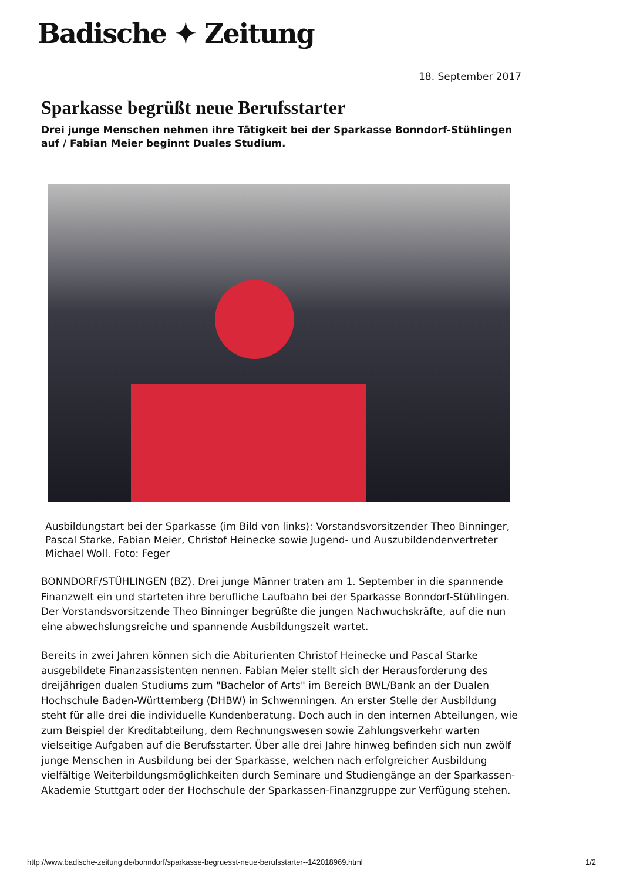Badische ✦ Zeitung
18. September 2017
Sparkasse begrüßt neue Berufsstarter
Drei junge Menschen nehmen ihre Tätigkeit bei der Sparkasse Bonndorf-Stühlingen auf / Fabian Meier beginnt Duales Studium.
Ausbildungstart bei der Sparkasse (im Bild von links): Vorstandsvorsitzender Theo Binninger, Pascal Starke, Fabian Meier, Christof Heinecke sowie Jugend- und Auszubildendenvertreter Michael Woll. Foto: Feger
BONNDORF/STÜHLINGEN (BZ). Drei junge Männer traten am 1. September in die spannende Finanzwelt ein und starteten ihre berufliche Laufbahn bei der Sparkasse Bonndorf-Stühlingen. Der Vorstandsvorsitzende Theo Binninger begrüßte die jungen Nachwuchskräfte, auf die nun eine abwechslungsreiche und spannende Ausbildungszeit wartet.
Bereits in zwei Jahren können sich die Abiturienten Christof Heinecke und Pascal Starke ausgebildete Finanzassistenten nennen. Fabian Meier stellt sich der Herausforderung des dreijährigen dualen Studiums zum "Bachelor of Arts" im Bereich BWL/Bank an der Dualen Hochschule Baden-Württemberg (DHBW) in Schwenningen. An erster Stelle der Ausbildung steht für alle drei die individuelle Kundenberatung. Doch auch in den internen Abteilungen, wie zum Beispiel der Kreditabteilung, dem Rechnungswesen sowie Zahlungsverkehr warten vielseitige Aufgaben auf die Berufsstarter. Über alle drei Jahre hinweg befinden sich nun zwölf junge Menschen in Ausbildung bei der Sparkasse, welchen nach erfolgreicher Ausbildung vielfältige Weiterbildungsmöglichkeiten durch Seminare und Studiengänge an der Sparkassen-Akademie Stuttgart oder der Hochschule der Sparkassen-Finanzgruppe zur Verfügung stehen.
http://www.badische-zeitung.de/bonndorf/sparkasse-begruesst-neue-berufsstarter--142018969.html 1/2